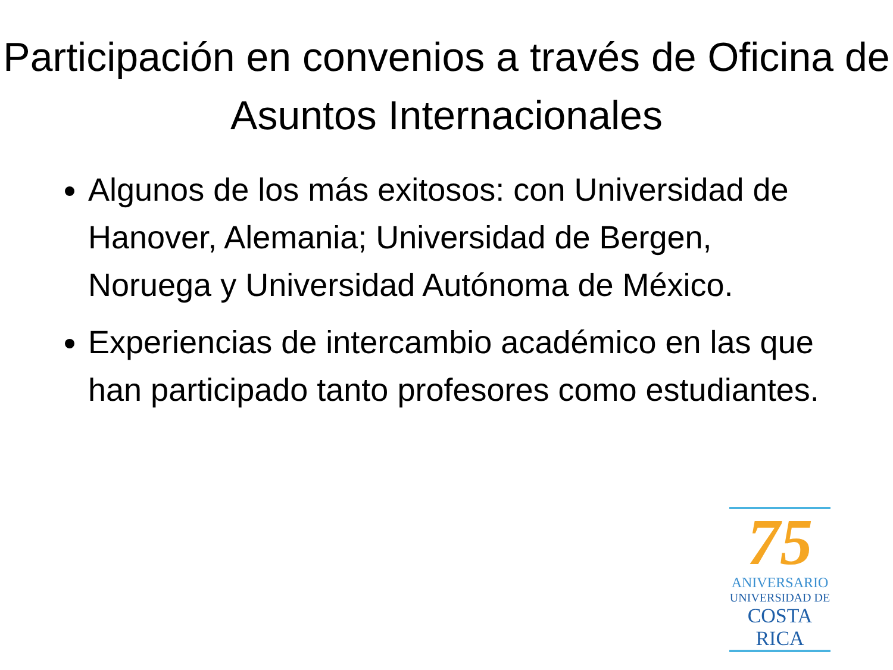Participación en convenios a través de Oficina de Asuntos Internacionales
Algunos de los más exitosos: con Universidad de Hanover, Alemania; Universidad de Bergen, Noruega y Universidad Autónoma de México.
Experiencias de intercambio académico en las que han participado tanto profesores como estudiantes.
75
ANIVERSARIO
UNIVERSIDAD DE
COSTA RICA